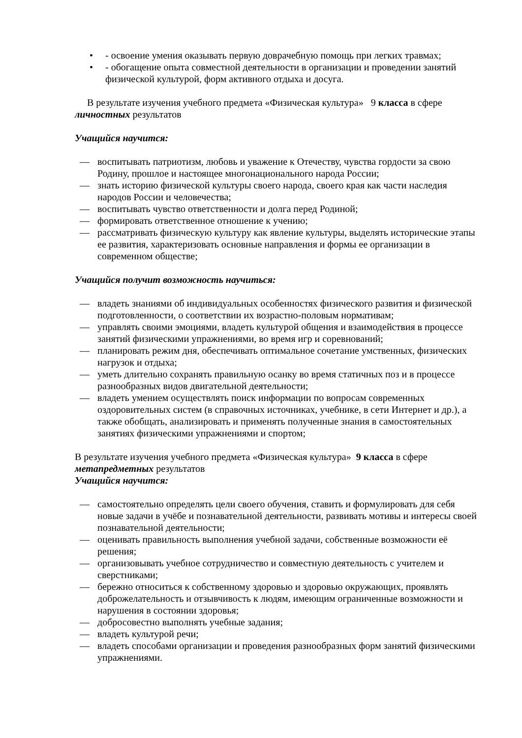• - освоение умения оказывать первую доврачебную помощь при легких травмах;
• - обогащение опыта совместной деятельности в организации и проведении занятий физической культурой, форм активного отдыха и досуга.
В результате изучения учебного предмета «Физическая культура» 9 класса в сфере личностных результатов
Учащийся научится:
— воспитывать патриотизм, любовь и уважение к Отечеству, чувства гордости за свою Родину, прошлое и настоящее многонационального народа России;
— знать историю физической культуры своего народа, своего края как части наследия народов России и человечества;
— воспитывать чувство ответственности и долга перед Родиной;
— формировать ответственное отношение к учению;
— рассматривать физическую культуру как явление культуры, выделять исторические этапы ее развития, характеризовать основные направления и формы ее организации в современном обществе;
Учащийся получит возможность научиться:
— владеть знаниями об индивидуальных особенностях физического развития и физической подготовленности, о соответствии их возрастно-половым нормативам;
— управлять своими эмоциями, владеть культурой общения и взаимодействия в процессе занятий физическими упражнениями, во время игр и соревнований;
— планировать режим дня, обеспечивать оптимальное сочетание умственных, физических нагрузок и отдыха;
— уметь длительно сохранять правильную осанку во время статичных поз и в процессе разнообразных видов двигательной деятельности;
— владеть умением осуществлять поиск информации по вопросам современных оздоровительных систем (в справочных источниках, учебнике, в сети Интернет и др.), а также обобщать, анализировать и применять полученные знания в самостоятельных занятиях физическими упражнениями и спортом;
В результате изучения учебного предмета «Физическая культура» 9 класса в сфере метапредметных результатов
Учащийся научится:
— самостоятельно определять цели своего обучения, ставить и формулировать для себя новые задачи в учёбе и познавательной деятельности, развивать мотивы и интересы своей познавательной деятельности;
— оценивать правильность выполнения учебной задачи, собственные возможности её решения;
— организовывать учебное сотрудничество и совместную деятельность с учителем и сверстниками;
— бережно относиться к собственному здоровью и здоровью окружающих, проявлять доброжелательность и отзывчивость к людям, имеющим ограниченные возможности и нарушения в состоянии здоровья;
— добросовестно выполнять учебные задания;
— владеть культурой речи;
— владеть способами организации и проведения разнообразных форм занятий физическими упражнениями.